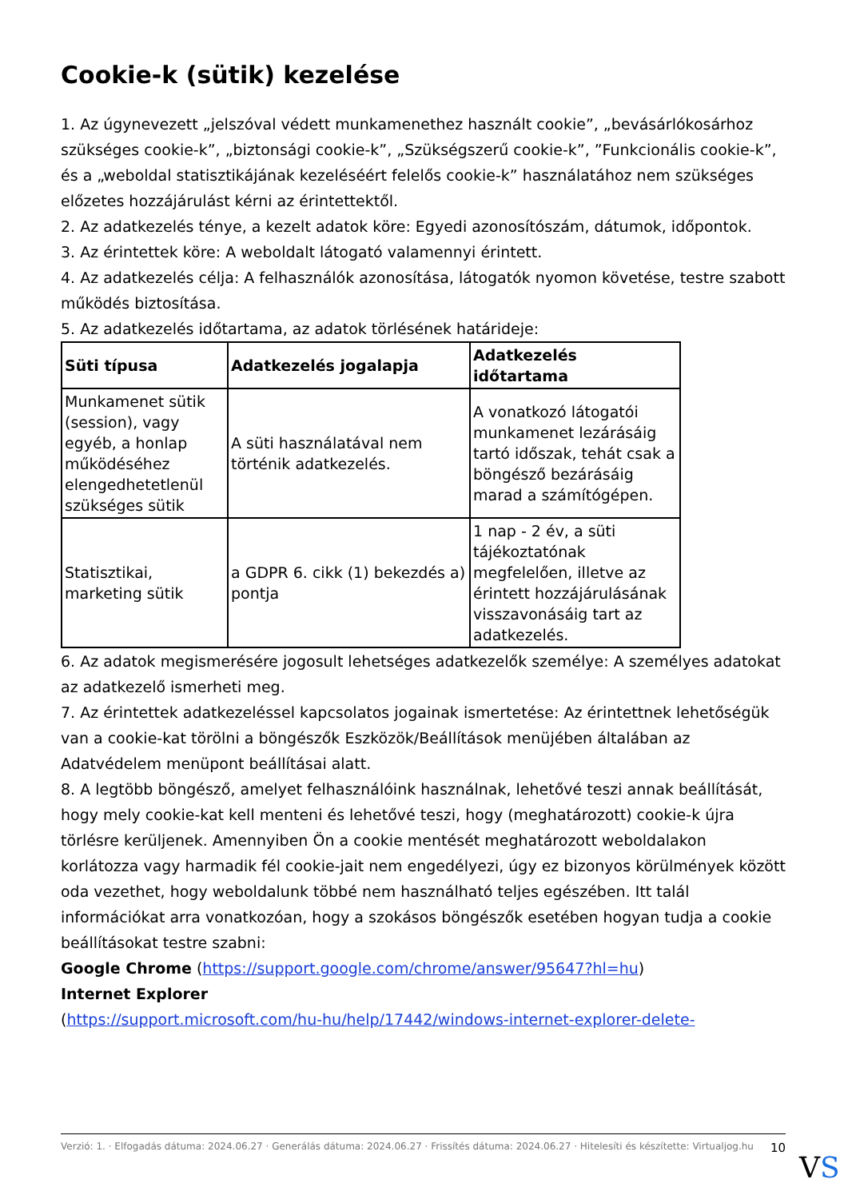Cookie-k (sütik) kezelése
1. Az úgynevezett „jelszóval védett munkamenethez használt cookie”, „bevásárlókosárhoz szükséges cookie-k”, „biztonsági cookie-k”, „Szükségszerű cookie-k”, ”Funkcionális cookie-k”, és a „weboldal statisztikájának kezeléséért felelős cookie-k” használatához nem szükséges előzetes hozzájárulást kérni az érintettektől.
2. Az adatkezelés ténye, a kezelt adatok köre: Egyedi azonosítószám, dátumok, időpontok.
3. Az érintettek köre: A weboldalt látogató valamennyi érintett.
4. Az adatkezelés célja: A felhasználók azonosítása, látogatók nyomon követése, testre szabott működés biztosítása.
5. Az adatkezelés időtartama, az adatok törlésének határideje:
| Süti típusa | Adatkezelés jogalapja | Adatkezelés időtartama |
| --- | --- | --- |
| Munkamenet sütik (session), vagy egyéb, a honlap működéséhez elengedhetetlenül szükséges sütik | A süti használatával nem történik adatkezelés. | A vonatkozó látogatói munkamenet lezárásáig tartó időszak, tehát csak a böngésző bezárásáig marad a számítógépen. |
| Statisztikai, marketing sütik | a GDPR 6. cikk (1) bekezdés a) pontja | 1 nap - 2 év, a süti tájékoztatónak megfelelően, illetve az érintett hozzájárulásának visszavonásáig tart az adatkezelés. |
6. Az adatok megismerésére jogosult lehetséges adatkezelők személye: A személyes adatokat az adatkezelő ismerheti meg.
7. Az érintettek adatkezeléssel kapcsolatos jogainak ismertetése: Az érintettnek lehetőségük van a cookie-kat törölni a böngészők Eszközök/Beállítások menüjében általában az Adatvédelem menüpont beállításai alatt.
8. A legtöbb böngésző, amelyet felhasználóink használnak, lehetővé teszi annak beállítását, hogy mely cookie-kat kell menteni és lehetővé teszi, hogy (meghatározott) cookie-k újra törlésre kerüljenek. Amennyiben Ön a cookie mentését meghatározott weboldalakon korlátozza vagy harmadik fél cookie-jait nem engedélyezi, úgy ez bizonyos körülmények között oda vezethet, hogy weboldalunk többé nem használható teljes egészében. Itt talál információkat arra vonatkozóan, hogy a szokásos böngészők esetében hogyan tudja a cookie beállításokat testre szabni:
Google Chrome (https://support.google.com/chrome/answer/95647?hl=hu)
Internet Explorer
(https://support.microsoft.com/hu-hu/help/17442/windows-internet-explorer-delete-
Verzió: 1. · Elfogadás dátuma: 2024.06.27 · Generálás dátuma: 2024.06.27 · Frissítés dátuma: 2024.06.27 · Hitelesíti és készítette: Virtualjog.hu
10
VS